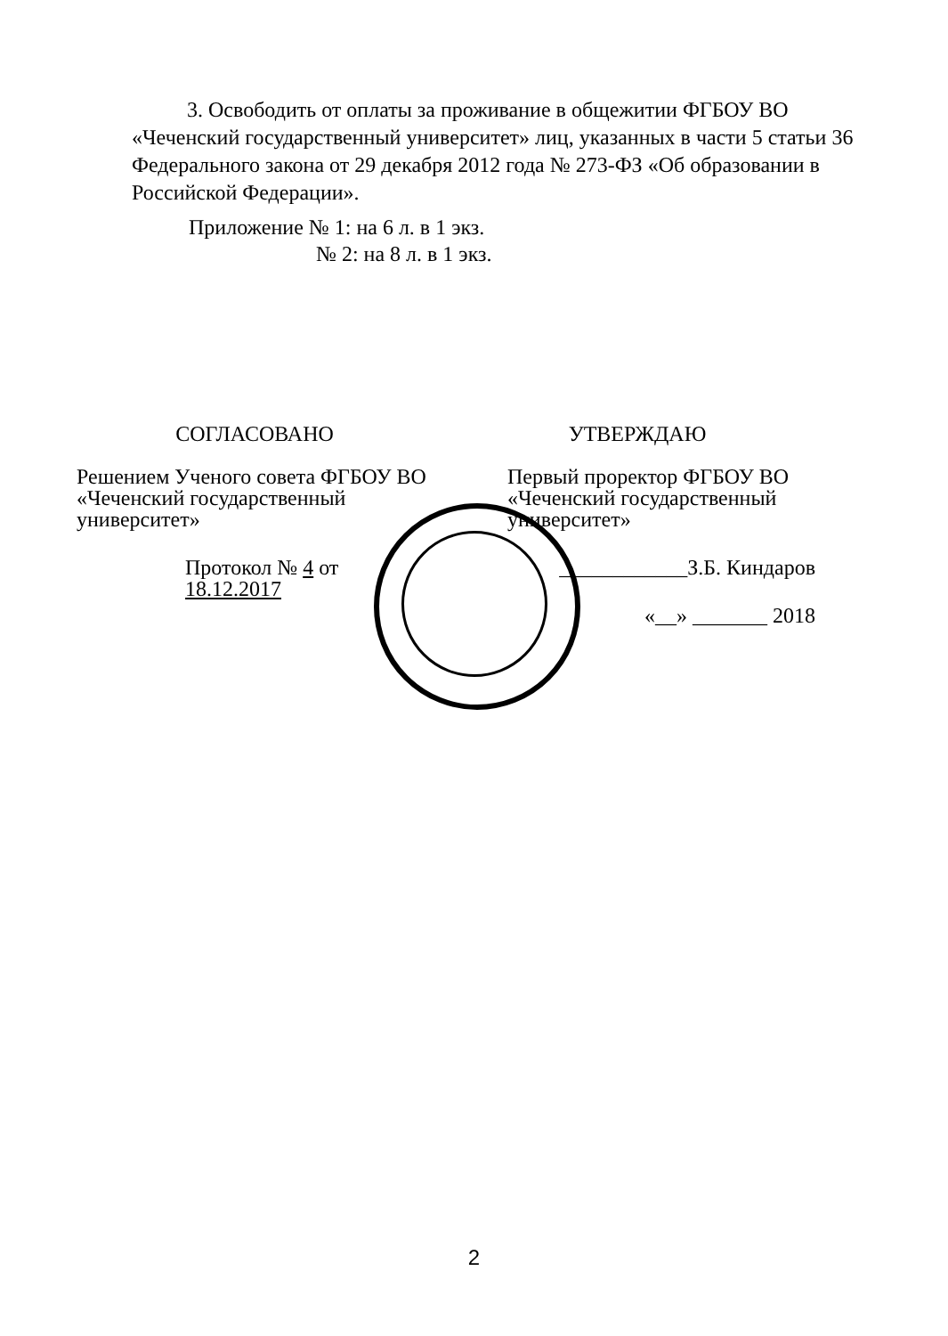3. Освободить от оплаты за проживание в общежитии ФГБОУ ВО «Чеченский государственный университет» лиц, указанных в части 5 статьи 36 Федерального закона от 29 декабря 2012 года № 273-ФЗ «Об образовании в Российской Федерации».
Приложение № 1: на 6 л. в 1 экз.
№ 2: на 8 л. в 1 экз.
СОГЛАСОВАНО
Решением Ученого совета ФГБОУ ВО
«Чеченский государственный
университет»
Протокол № 4 от 18.12.2017
УТВЕРЖДАЮ
Первый проректор ФГБОУ ВО
«Чеченский государственный
университет»
____________З.Б. Киндаров
«__» _______ 2018
2